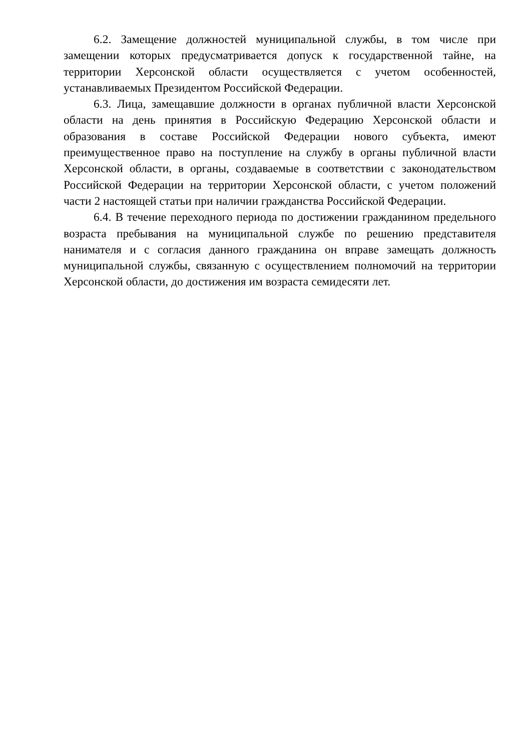6.2. Замещение должностей муниципальной службы, в том числе при замещении которых предусматривается допуск к государственной тайне, на территории Херсонской области осуществляется с учетом особенностей, устанавливаемых Президентом Российской Федерации.
6.3. Лица, замещавшие должности в органах публичной власти Херсонской области на день принятия в Российскую Федерацию Херсонской области и образования в составе Российской Федерации нового субъекта, имеют преимущественное право на поступление на службу в органы публичной власти Херсонской области, в органы, создаваемые в соответствии с законодательством Российской Федерации на территории Херсонской области, с учетом положений части 2 настоящей статьи при наличии гражданства Российской Федерации.
6.4. В течение переходного периода по достижении гражданином предельного возраста пребывания на муниципальной службе по решению представителя нанимателя и с согласия данного гражданина он вправе замещать должность муниципальной службы, связанную с осуществлением полномочий на территории Херсонской области, до достижения им возраста семидесяти лет.